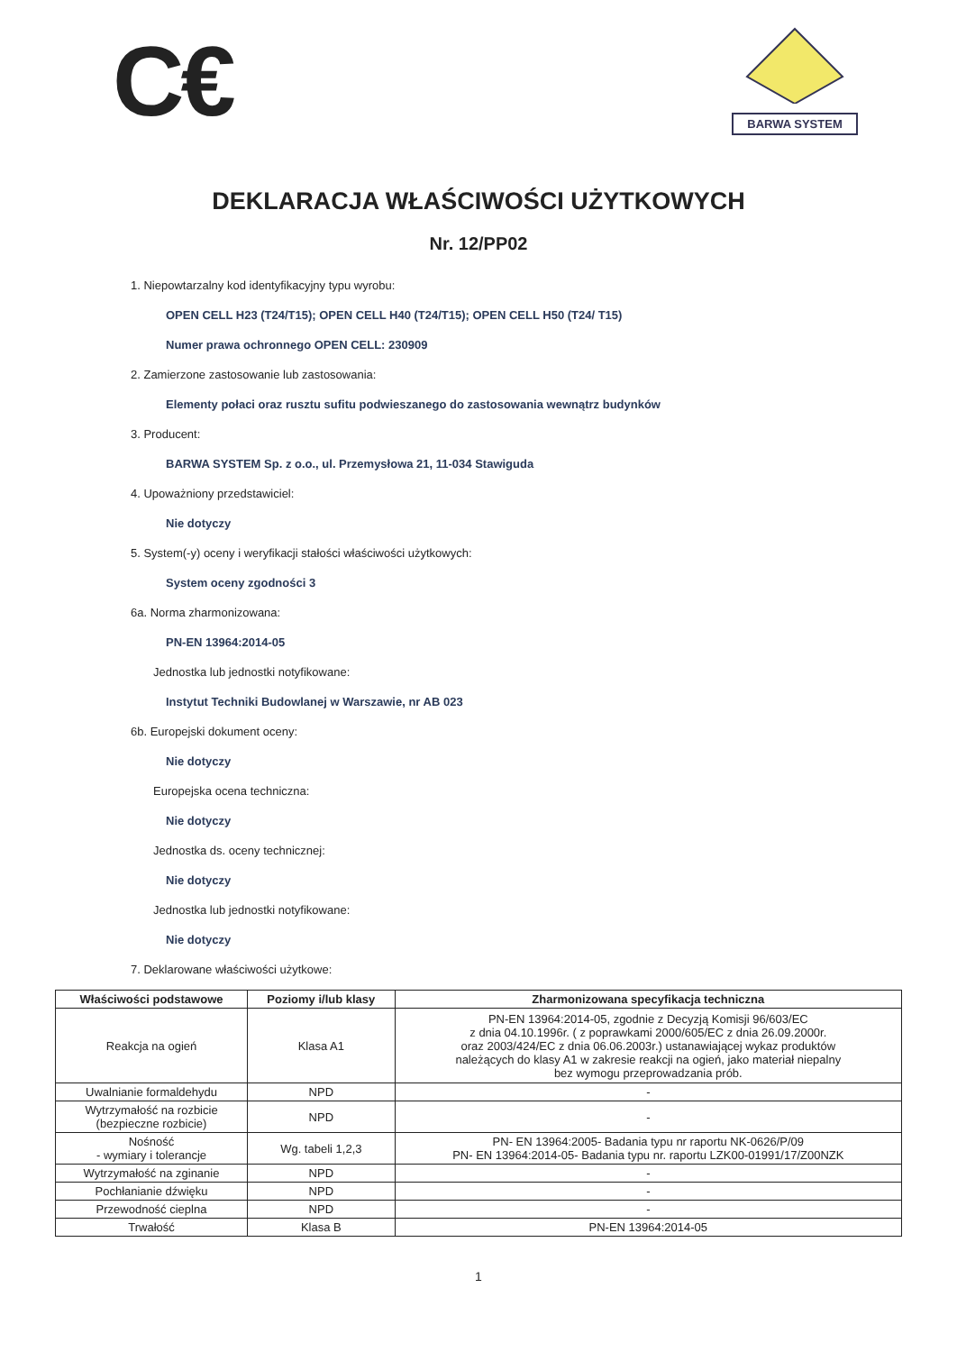C€
BARWA SYSTEM
DEKLARACJA WŁAŚCIWOŚCI UŻYTKOWYCH
Nr. 12/PP02
1. Niepowtarzalny kod identyfikacyjny typu wyrobu:
OPEN CELL H23 (T24/T15); OPEN CELL H40 (T24/T15); OPEN CELL H50 (T24/ T15)
Numer prawa ochronnego OPEN CELL: 230909
2. Zamierzone zastosowanie lub zastosowania:
Elementy połaci oraz rusztu sufitu podwieszanego do zastosowania wewnątrz budynków
3. Producent:
BARWA SYSTEM Sp. z o.o., ul. Przemysłowa 21, 11-034 Stawiguda
4. Upoważniony przedstawiciel:
Nie dotyczy
5. System(-y) oceny i weryfikacji stałości właściwości użytkowych:
System oceny zgodności 3
6a. Norma zharmonizowana:
PN-EN 13964:2014-05
Jednostka lub jednostki notyfikowane:
Instytut Techniki Budowlanej w Warszawie, nr AB 023
6b. Europejski dokument oceny:
Nie dotyczy
Europejska ocena techniczna:
Nie dotyczy
Jednostka ds. oceny technicznej:
Nie dotyczy
Jednostka lub jednostki notyfikowane:
Nie dotyczy
7. Deklarowane właściwości użytkowe:
| Właściwości podstawowe | Poziomy i/lub klasy | Zharmonizowana specyfikacja techniczna |
| --- | --- | --- |
| Reakcja na ogień | Klasa A1 | PN-EN 13964:2014-05, zgodnie z Decyzją Komisji 96/603/EC z dnia 04.10.1996r. ( z poprawkami 2000/605/EC z dnia 26.09.2000r. oraz 2003/424/EC z dnia 06.06.2003r.) ustanawiającej wykaz produktów należących do klasy A1 w zakresie reakcji na ogień, jako materiał niepalny bez wymogu przeprowadzania prób. |
| Uwalnianie formaldehydu | NPD | - |
| Wytrzymałość na rozbicie (bezpieczne rozbicie) | NPD | - |
| Nośność - wymiary i tolerancje | Wg. tabeli 1,2,3 | PN- EN 13964:2005- Badania typu nr raportu NK-0626/P/09 PN- EN 13964:2014-05- Badania typu nr. raportu LZK00-01991/17/Z00NZK |
| Wytrzymałość na zginanie | NPD | - |
| Pochłanianie dźwięku | NPD | - |
| Przewodność cieplna | NPD | - |
| Trwałość | Klasa B | PN-EN 13964:2014-05 |
1